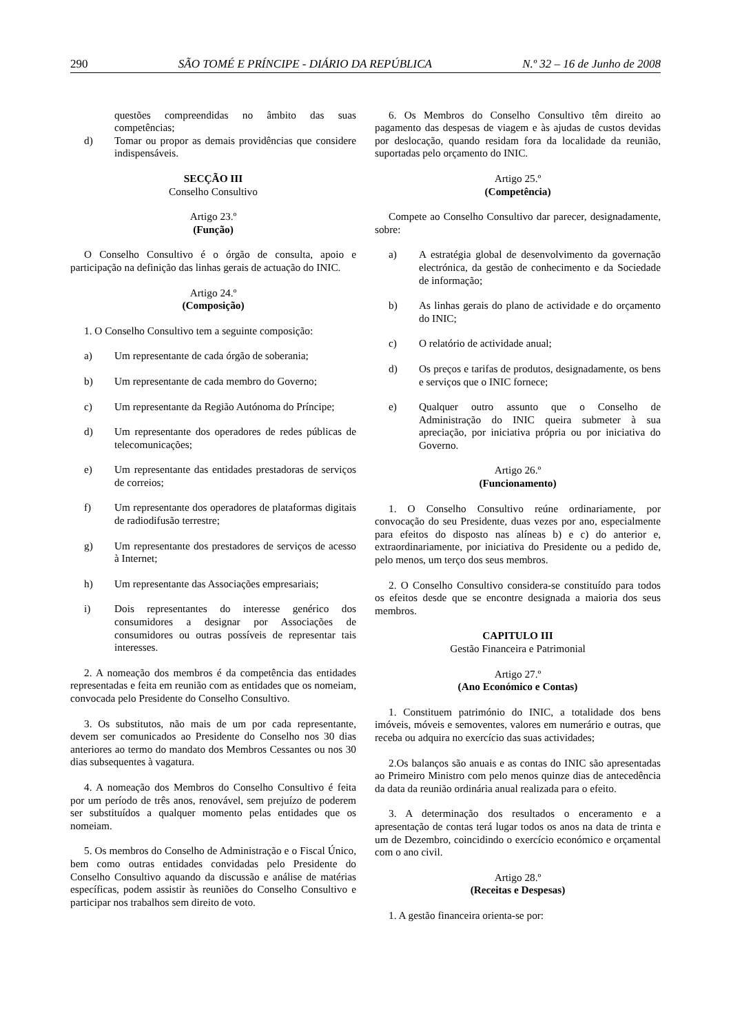290 SÃO TOMÉ E PRÍNCIPE - DIÁRIO DA REPÚBLICA N.º 32 – 16 de Junho de 2008
questões compreendidas no âmbito das suas competências;
d) Tomar ou propor as demais providências que considere indispensáveis.
SECÇÃO III
Conselho Consultivo
Artigo 23.º
(Função)
O Conselho Consultivo é o órgão de consulta, apoio e participação na definição das linhas gerais de actuação do INIC.
Artigo 24.º
(Composição)
1. O Conselho Consultivo tem a seguinte composição:
a) Um representante de cada órgão de soberania;
b) Um representante de cada membro do Governo;
c) Um representante da Região Autónoma do Príncipe;
d) Um representante dos operadores de redes públicas de telecomunicações;
e) Um representante das entidades prestadoras de serviços de correios;
f) Um representante dos operadores de plataformas digitais de radiodifusão terrestre;
g) Um representante dos prestadores de serviços de acesso à Internet;
h) Um representante das Associações empresariais;
i) Dois representantes do interesse genérico dos consumidores a designar por Associações de consumidores ou outras possíveis de representar tais interesses.
2. A nomeação dos membros é da competência das entidades representadas e feita em reunião com as entidades que os nomeiam, convocada pelo Presidente do Conselho Consultivo.
3. Os substitutos, não mais de um por cada representante, devem ser comunicados ao Presidente do Conselho nos 30 dias anteriores ao termo do mandato dos Membros Cessantes ou nos 30 dias subsequentes à vagatura.
4. A nomeação dos Membros do Conselho Consultivo é feita por um período de três anos, renovável, sem prejuízo de poderem ser substituídos a qualquer momento pelas entidades que os nomeiam.
5. Os membros do Conselho de Administração e o Fiscal Único, bem como outras entidades convidadas pelo Presidente do Conselho Consultivo aquando da discussão e análise de matérias específicas, podem assistir às reuniões do Conselho Consultivo e participar nos trabalhos sem direito de voto.
6. Os Membros do Conselho Consultivo têm direito ao pagamento das despesas de viagem e às ajudas de custos devidas por deslocação, quando residam fora da localidade da reunião, suportadas pelo orçamento do INIC.
Artigo 25.º
(Competência)
Compete ao Conselho Consultivo dar parecer, designadamente, sobre:
a) A estratégia global de desenvolvimento da governação electrónica, da gestão de conhecimento e da Sociedade de informação;
b) As linhas gerais do plano de actividade e do orçamento do INIC;
c) O relatório de actividade anual;
d) Os preços e tarifas de produtos, designadamente, os bens e serviços que o INIC fornece;
e) Qualquer outro assunto que o Conselho de Administração do INIC queira submeter à sua apreciação, por iniciativa própria ou por iniciativa do Governo.
Artigo 26.º
(Funcionamento)
1. O Conselho Consultivo reúne ordinariamente, por convocação do seu Presidente, duas vezes por ano, especialmente para efeitos do disposto nas alíneas b) e c) do anterior e, extraordinariamente, por iniciativa do Presidente ou a pedido de, pelo menos, um terço dos seus membros.
2. O Conselho Consultivo considera-se constituído para todos os efeitos desde que se encontre designada a maioria dos seus membros.
CAPITULO III
Gestão Financeira e Patrimonial
Artigo 27.º
(Ano Económico e Contas)
1. Constituem património do INIC, a totalidade dos bens imóveis, móveis e semoventes, valores em numerário e outras, que receba ou adquira no exercício das suas actividades;
2.Os balanços são anuais e as contas do INIC são apresentadas ao Primeiro Ministro com pelo menos quinze dias de antecedência da data da reunião ordinária anual realizada para o efeito.
3. A determinação dos resultados o enceramento e a apresentação de contas terá lugar todos os anos na data de trinta e um de Dezembro, coincidindo o exercício económico e orçamental com o ano civil.
Artigo 28.º
(Receitas e Despesas)
1. A gestão financeira orienta-se por: